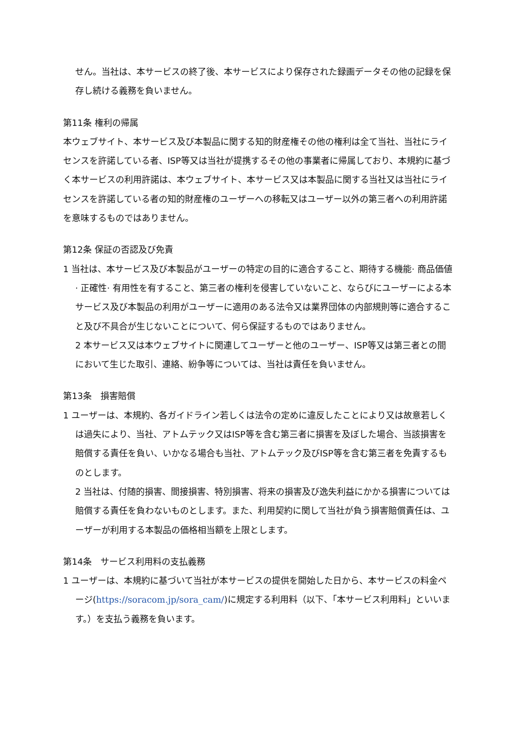せん。当社は、本サービスの終了後、本サービスにより保存された録画データその他の記録を保存し続ける義務を負いません。
第11条 権利の帰属
本ウェブサイト、本サービス及び本製品に関する知的財産権その他の権利は全て当社、当社にライセンスを許諾している者、ISP等又は当社が提携するその他の事業者に帰属しており、本規約に基づく本サービスの利用許諾は、本ウェブサイト、本サービス又は本製品に関する当社又は当社にライセンスを許諾している者の知的財産権のユーザーへの移転又はユーザー以外の第三者への利用許諾を意味するものではありません。
第12条 保証の否認及び免責
1 当社は、本サービス及び本製品がユーザーの特定の目的に適合すること、期待する機能· 商品価値· 正確性· 有用性を有すること、第三者の権利を侵害していないこと、ならびにユーザーによる本サービス及び本製品の利用がユーザーに適用のある法令又は業界団体の内部規則等に適合すること及び不具合が生じないことについて、何ら保証するものではありません。
2 本サービス又は本ウェブサイトに関連してユーザーと他のユーザー、ISP等又は第三者との間において生じた取引、連絡、紛争等については、当社は責任を負いません。
第13条　損害賠償
1 ユーザーは、本規約、各ガイドライン若しくは法令の定めに違反したことにより又は故意若しくは過失により、当社、アトムテック又はISP等を含む第三者に損害を及ぼした場合、当該損害を賠償する責任を負い、いかなる場合も当社、アトムテック及びISP等を含む第三者を免責するものとします。
2 当社は、付随的損害、間接損害、特別損害、将来の損害及び逸失利益にかかる損害については賠償する責任を負わないものとします。また、利用契約に関して当社が負う損害賠償責任は、ユーザーが利用する本製品の価格相当額を上限とします。
第14条　サービス利用料の支払義務
1 ユーザーは、本規約に基づいて当社が本サービスの提供を開始した日から、本サービスの料金ページ(https://soracom.jp/sora_cam/)に規定する利用料（以下、「本サービス利用料」といいます。）を支払う義務を負います。